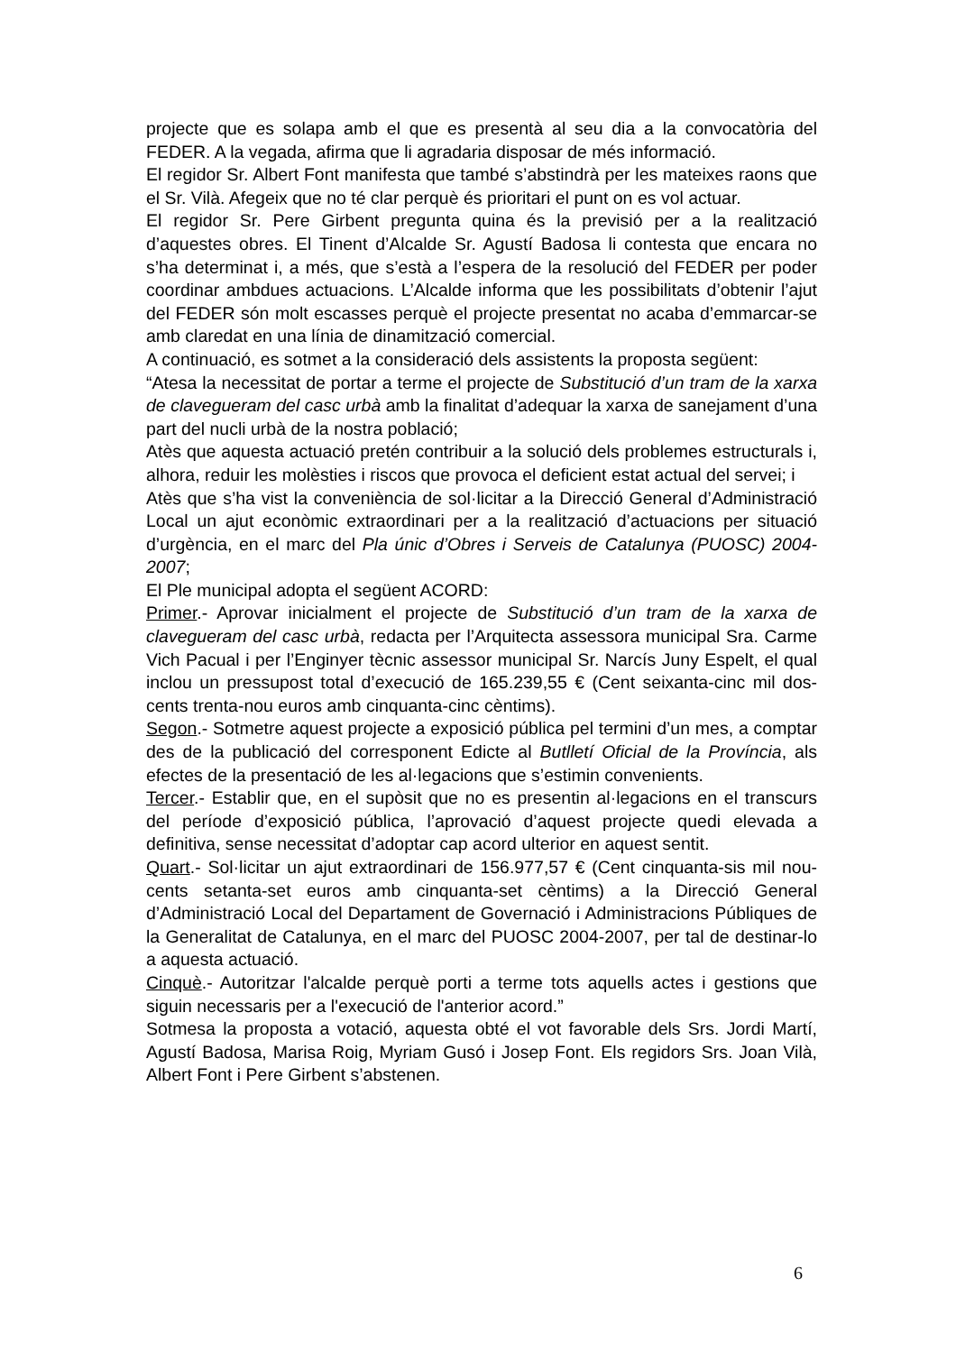projecte que es solapa amb el que es presentà al seu dia a la convocatòria del FEDER. A la vegada, afirma que li agradaria disposar de més informació.
El regidor Sr. Albert Font manifesta que també s’abstindrà per les mateixes raons que el Sr. Vilà. Afegeix que no té clar perquè és prioritari el punt on es vol actuar.
El regidor Sr. Pere Girbent pregunta quina és la previsió per a la realització d’aquestes obres. El Tinent d’Alcalde Sr. Agustí Badosa li contesta que encara no s’ha determinat i, a més, que s’està a l’espera de la resolució del FEDER per poder coordinar ambdues actuacions. L’Alcalde informa que les possibilitats d’obtenir l’ajut del FEDER són molt escasses perquè el projecte presentat no acaba d’emmarcar-se amb claredat en una línia de dinamització comercial.
A continuació, es sotmet a la consideració dels assistents la proposta següent:
“Atesa la necessitat de portar a terme el projecte de Substitució d’un tram de la xarxa de clavegueram del casc urbà amb la finalitat d’adequar la xarxa de sanejament d’una part del nucli urbà de la nostra població;
Atès que aquesta actuació pretén contribuir a la solució dels problemes estructurals i, alhora, reduir les molèsties i riscos que provoca el deficient estat actual del servei; i
Atès que s’ha vist la conveniència de sol·licitar a la Direcció General d’Administració Local un ajut econòmic extraordinari per a la realització d’actuacions per situació d’urgència, en el marc del Pla únic d’Obres i Serveis de Catalunya (PUOSC) 2004-2007;
El Ple municipal adopta el següent ACORD:
Primer.- Aprovar inicialment el projecte de Substitució d’un tram de la xarxa de clavegueram del casc urbà, redacta per l’Arquitecta assessora municipal Sra. Carme Vich Pacual i per l’Enginyer tècnic assessor municipal Sr. Narcís Juny Espelt, el qual inclou un pressupost total d’execució de 165.239,55 € (Cent seixanta-cinc mil dos-cents trenta-nou euros amb cinquanta-cinc cèntims).
Segon.- Sotmetre aquest projecte a exposició pública pel termini d’un mes, a comptar des de la publicació del corresponent Edicte al Butlletí Oficial de la Província, als efectes de la presentació de les al·legacions que s’estimin convenients.
Tercer.- Establir que, en el supòsit que no es presentin al·legacions en el transcurs del període d’exposició pública, l’aprovació d’aquest projecte quedi elevada a definitiva, sense necessitat d’adoptar cap acord ulterior en aquest sentit.
Quart.- Sol·licitar un ajut extraordinari de 156.977,57 € (Cent cinquanta-sis mil nou-cents setanta-set euros amb cinquanta-set cèntims) a la Direcció General d’Administració Local del Departament de Governació i Administracions Públiques de la Generalitat de Catalunya, en el marc del PUOSC 2004-2007, per tal de destinar-lo a aquesta actuació.
Cinquè.- Autoritzar l'alcalde perquè porti a terme tots aquells actes i gestions que siguin necessaris per a l'execució de l'anterior acord.”
Sotmesa la proposta a votació, aquesta obté el vot favorable dels Srs. Jordi Martí, Agustí Badosa, Marisa Roig, Myriam Gusó i Josep Font. Els regidors Srs. Joan Vilà, Albert Font i Pere Girbent s’abstenen.
6